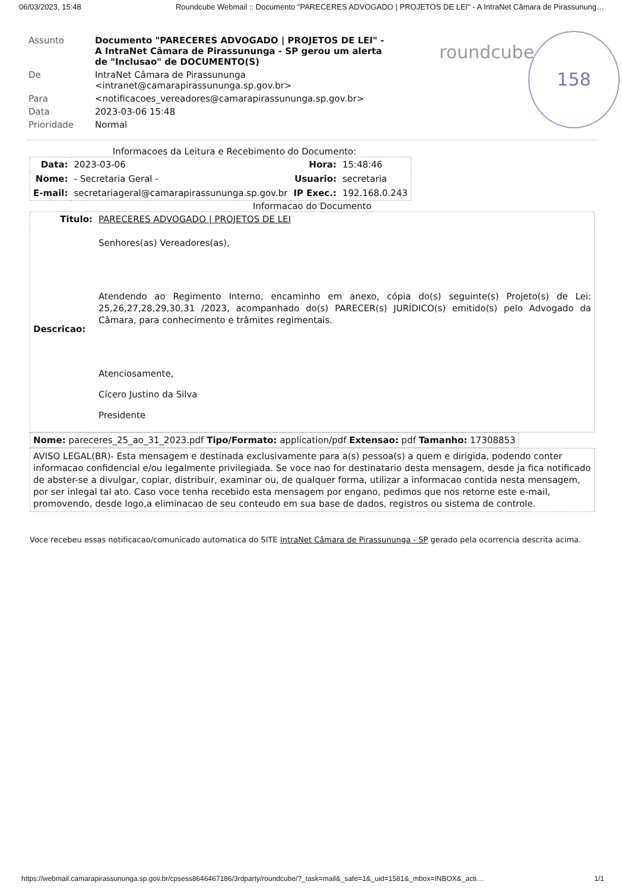06/03/2023, 15:48 Roundcube Webmail :: Documento "PARECERES ADVOGADO | PROJETOS DE LEI" - A IntraNet Câmara de Pirassunung…
roundcube
158
| Assunto | Documento "PARECERES ADVOGADO / PROJETOS DE LEI" - A IntraNet Câmara de Pirassununga - SP gerou um alerta de "Inclusao" de DOCUMENTO(S) |
| De | IntraNet Câmara de Pirassununga <intranet@camarapirassununga.sp.gov.br> |
| Para | <notificacoes_vereadores@camarapirassununga.sp.gov.br> |
| Data | 2023-03-06 15:48 |
| Prioridade | Normal |
Informacoes da Leitura e Recebimento do Documento:
| Data: | 2023-03-06 | Hora: | 15:48:46 |
| Nome: | - Secretaria Geral - | Usuario: | secretaria |
| E-mail: | secretariageral@camarapirassununga.sp.gov.br | IP Exec.: | 192.168.0.243 |
Informacao do Documento
| Titulo: | PARECERES ADVOGADO / PROJETOS DE LEI |
| Descricao: | Senhores(as) Vereadores(as), Atendendo ao Regimento Interno, encaminho em anexo, cópia do(s) seguinte(s) Projeto(s) de Lei: 25,26,27,28,29,30,31 /2023, acompanhado do(s) PARECER(s) JURÍDICO(s) emitido(s) pelo Advogado da Câmara, para conhecimento e trâmites regimentais. Atenciosamente, Cícero Justino da Silva Presidente |
| Nome: pareceres_25_ao_31_2023.pdf Tipo/Formato: application/pdf Extensao: pdf Tamanho: 17308853 |
| AVISO LEGAL(BR)- Esta mensagem e destinada exclusivamente para a(s) pessoa(s) a quem e dirigida, podendo conter informacao confidencial e/ou legalmente privilegiada. Se voce nao for destinatario desta mensagem, desde ja fica notificado de abster-se a divulgar, copiar, distribuir, examinar ou, de qualquer forma, utilizar a informacao contida nesta mensagem, por ser inlegal tal ato. Caso voce tenha recebido esta mensagem por engano, pedimos que nos retorne este e-mail, promovendo, desde logo,a eliminacao de seu conteudo em sua base de dados, registros ou sistema de controle. |
Voce recebeu essas notificacao/comunicado automatica do SITE IntraNet Câmara de Pirassununga - SP gerado pela ocorrencia descrita acima.
https://webmail.camarapirassununga.sp.gov.br/cpsess8646467186/3rdparty/roundcube/?_task=mail&_safe=1&_uid=1581&_mbox=INBOX&_acti… 1/1